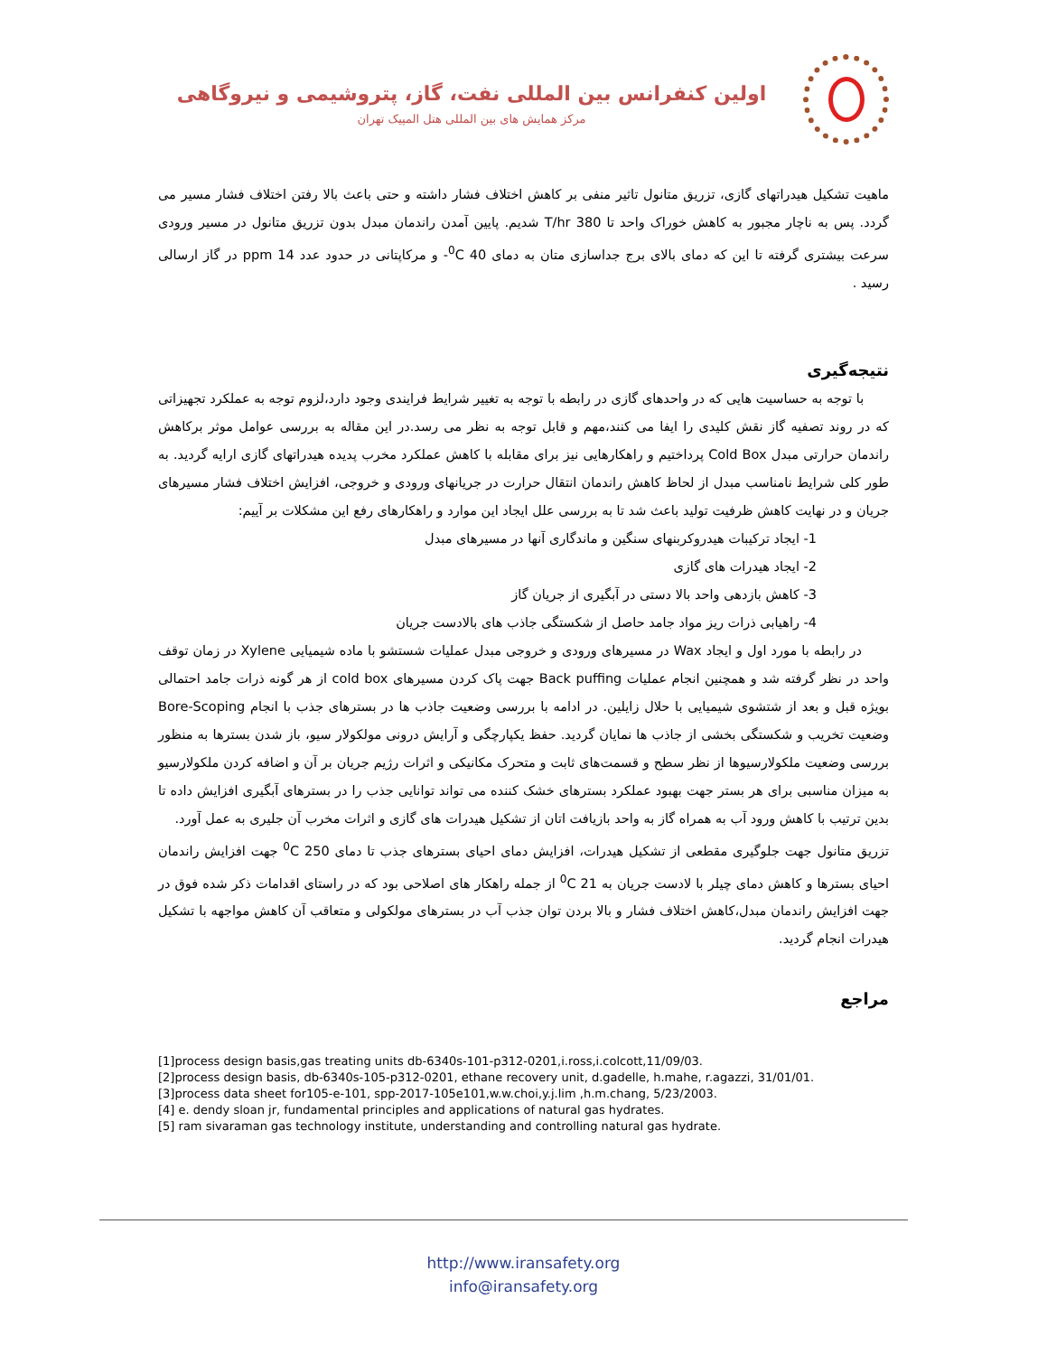اولین کنفرانس بین المللی نفت، گاز، پتروشیمی و نیروگاهی
مرکز همایش های بین المللی هتل المپیک تهران
ماهیت تشکیل هیدراتهای گازی، تزریق متانول تاثیر منفی بر کاهش اختلاف فشار داشته و حتی باعث بالا رفتن اختلاف فشار مسیر می گردد. پس به ناچار مجبور به کاهش خوراک واحد تا 380 T/hr شدیم. پایین آمدن راندمان مبدل بدون تزریق متانول در مسیر ورودی سرعت بیشتری گرفته تا این که دمای بالای برج جداسازی متان به دمای <sup>0</sup>C 40- و مرکاپتانی در حدود عدد 14 ppm در گاز ارسالی رسید .
نتیجه‌گیری
با توجه به حساسیت هایی که در واحدهای گازی در رابطه با توجه به تغییر شرایط فرایندی وجود دارد،لزوم توجه به عملکرد تجهیزاتی که در روند تصفیه گاز نقش کلیدی را ایفا می کنند،مهم و قابل توجه به نظر می رسد.در این مقاله به بررسی عوامل موثر برکاهش راندمان حرارتی مبدل Cold Box پرداختیم و راهکارهایی نیز برای مقابله با کاهش عملکرد مخرب پدیده هیدراتهای گازی ارایه گردید. به طور کلی شرایط نامناسب مبدل از لحاظ کاهش راندمان انتقال حرارت در جریانهای ورودی و خروجی، افزایش اختلاف فشار مسیرهای جریان و در نهایت کاهش ظرفیت تولید باعث شد تا به بررسی علل ایجاد این موارد و راهکارهای رفع این مشکلات بر آییم:
1- ایجاد ترکیبات هیدروکربنهای سنگین و ماندگاری آنها در مسیرهای مبدل
2- ایجاد هیدرات های گازی
3- کاهش بازدهی واحد بالا دستی در آبگیری از جریان گاز
4- راهیابی ذرات ریز مواد جامد حاصل از شکستگی جاذب های بالادست جریان
در رابطه با مورد اول و ایجاد Wax در مسیرهای ورودی و خروجی مبدل عملیات شستشو با ماده شیمیایی Xylene در زمان توقف واحد در نظر گرفته شد و همچنین انجام عملیات Back puffing جهت پاک کردن مسیرهای cold box از هر گونه ذرات جامد احتمالی بویژه قبل و بعد از شتشوی شیمیایی با حلال زایلین. در ادامه با بررسی وضعیت جاذب ها در بسترهای جذب با انجام Bore-Scoping وضعیت تخریب و شکستگی بخشی از جاذب ها نمایان گردید. حفظ یکپارچگی و آرایش درونی مولکولار سیو، باز شدن بسترها به منظور بررسی وضعیت ملکولارسیوها از نظر سطح و قسمت‌های ثابت و متحرک مکانیکی و اثرات رژیم جریان بر آن و اضافه کردن ملکولارسیو به میزان مناسبی برای هر بستر جهت بهبود عملکرد بسترهای خشک کننده می تواند توانایی جذب را در بسترهای آبگیری افزایش داده تا بدین ترتیب با کاهش ورود آب به همراه گاز به واحد بازیافت اتان از تشکیل هیدرات های گازی و اثرات مخرب آن جلیری به عمل آورد.
تزریق متانول جهت جلوگیری مقطعی از تشکیل هیدرات، افزایش دمای احیای بسترهای جذب تا دمای <sup>0</sup>C 250 جهت افزایش راندمان احیای بسترها و کاهش دمای چیلر با لادست جریان به <sup>0</sup>C 21 از جمله راهکار های اصلاحی بود که در راستای اقدامات ذکر شده فوق در جهت افزایش راندمان مبدل،کاهش اختلاف فشار و بالا بردن توان جذب آب در بسترهای مولکولی و متعاقب آن کاهش مواجهه با تشکیل هیدرات انجام گردید.
مراجع
[1]process design basis,gas treating units db-6340s-101-p312-0201,i.ross,i.colcott,11/09/03.
[2]process design basis, db-6340s-105-p312-0201, ethane recovery unit, d.gadelle, h.mahe, r.agazzi, 31/01/01.
[3]process data sheet for105-e-101, spp-2017-105e101,w.w.choi,y.j.lim ,h.m.chang, 5/23/2003.
[4] e. dendy sloan jr, fundamental principles and applications of natural gas hydrates.
[5] ram sivaraman gas technology institute, understanding and controlling natural gas hydrate.
http://www.iransafety.org
info@iransafety.org